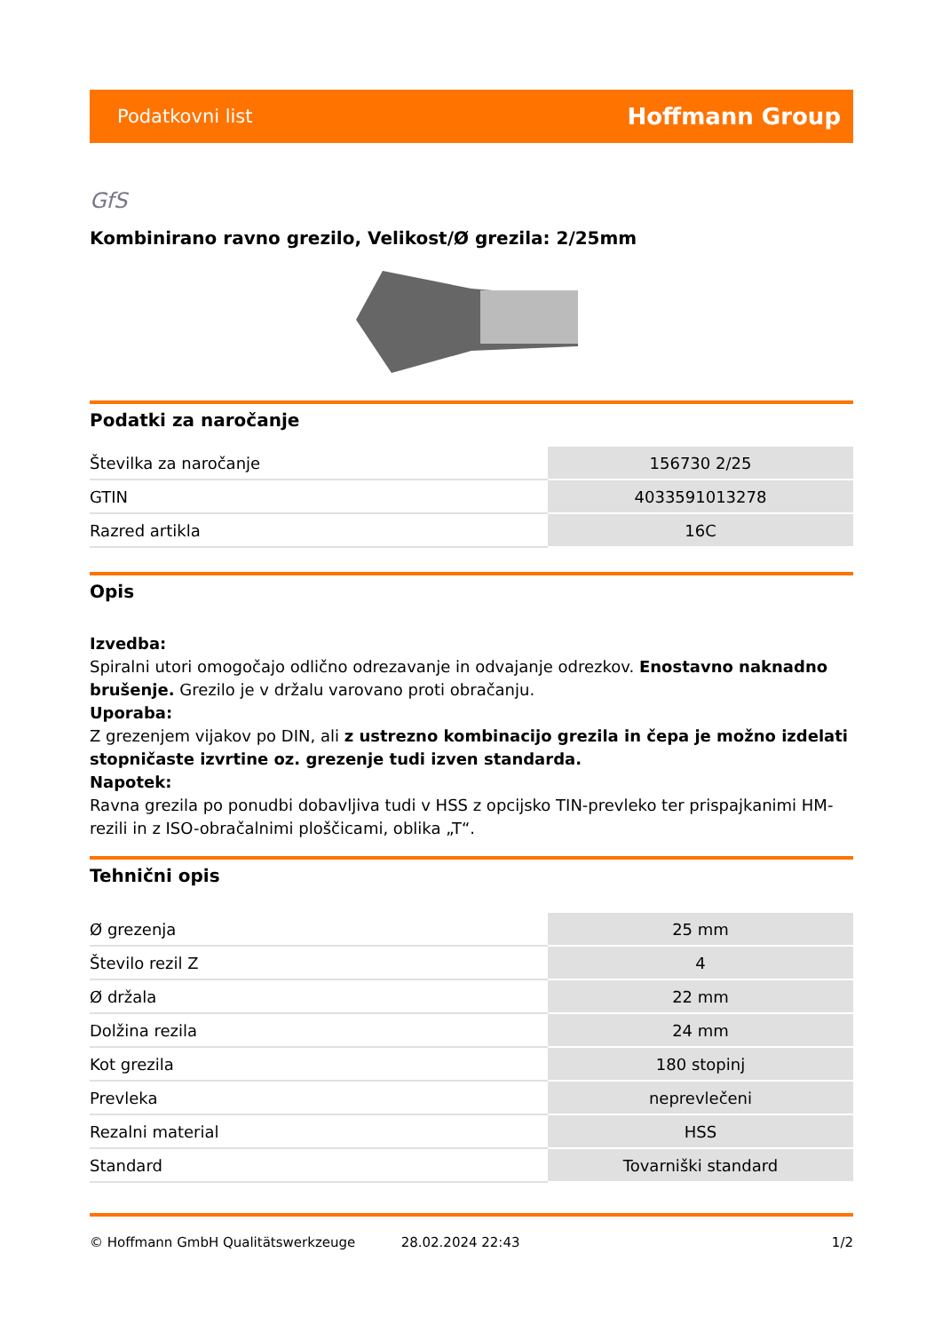Podatkovni list Hoffmann Group
GfS
Kombinirano ravno grezilo, Velikost/Ø grezila: 2/25mm
Podatki za naročanje
| Številka za naročanje | 156730 2/25 |
| GTIN | 4033591013278 |
| Razred artikla | 16C |
Opis
Izvedba:
Spiralni utori omogočajo odlično odrezavanje in odvajanje odrezkov. Enostavno naknadno brušenje. Grezilo je v držalu varovano proti obračanju.
Uporaba:
Z grezenjem vijakov po DIN, ali z ustrezno kombinacijo grezila in čepa je možno izdelati stopničaste izvrtine oz. grezenje tudi izven standarda.
Napotek:
Ravna grezila po ponudbi dobavljiva tudi v HSS z opcijsko TIN-prevleko ter prispajkanimi HM-rezili in z ISO-obračalnimi ploščicami, oblika „T“.
Tehnični opis
| Ø grezenja | 25 mm |
| Število rezil Z | 4 |
| Ø držala | 22 mm |
| Dolžina rezila | 24 mm |
| Kot grezila | 180 stopinj |
| Prevleka | neprevlečeni |
| Rezalni material | HSS |
| Standard | Tovarniški standard |
© Hoffmann GmbH Qualitätswerkzeuge 28.02.2024 22:43 1/2